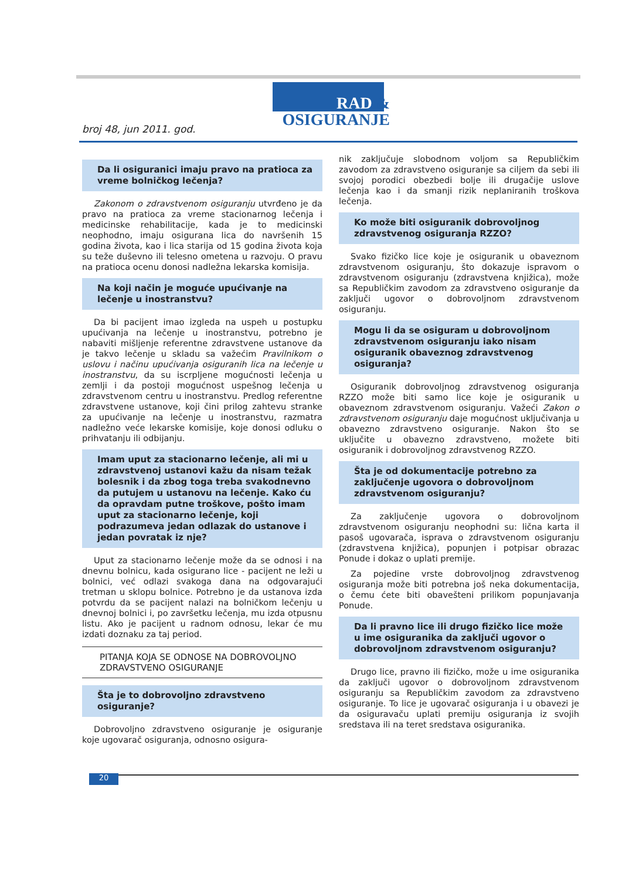RAD &
OSIGURANJE
broj 48, jun 2011. god.
Da li osiguranici imaju pravo na pratioca za vreme bolničkog lečenja?
Zakonom o zdravstvenom osiguranju utvrđeno je da pravo na pratioca za vreme stacionarnog lečenja i medicinske rehabilitacije, kada je to medicinski neophodno, imaju osigurana lica do navršenih 15 godina života, kao i lica starija od 15 godina života koja su teže duševno ili telesno ometena u razvoju. O pravu na pratioca ocenu donosi nadležna lekarska komisija.
Na koji način je moguće upućivanje na lečenje u inostranstvu?
Da bi pacijent imao izgleda na uspeh u postupku upućivanja na lečenje u inostranstvu, potrebno je nabaviti mišljenje referentne zdravstvene ustanove da je takvo lečenje u skladu sa važećim Pravilnikom o uslovu i načinu upućivanja osiguranih lica na lečenje u inostranstvu, da su iscrpljene mogućnosti lečenja u zemlji i da postoji mogućnost uspešnog lečenja u zdravstvenom centru u inostranstvu. Predlog referentne zdravstvene ustanove, koji čini prilog zahtevu stranke za upućivanje na lečenje u inostranstvu, razmatra nadležno veće lekarske komisije, koje donosi odluku o prihvatanju ili odbijanju.
Imam uput za stacionarno lečenje, ali mi u zdravstvenoj ustanovi kažu da nisam težak bolesnik i da zbog toga treba svakodnevno da putujem u ustanovu na lečenje. Kako ću da opravdam putne troškove, pošto imam uput za stacionarno lečenje, koji podrazumeva jedan odlazak do ustanove i jedan povratak iz nje?
Uput za stacionarno lečenje može da se odnosi i na dnevnu bolnicu, kada osigurano lice - pacijent ne leži u bolnici, već odlazi svakoga dana na odgovarajući tretman u sklopu bolnice. Potrebno je da ustanova izda potvrdu da se pacijent nalazi na bolničkom lečenju u dnevnoj bolnici i, po završetku lečenja, mu izda otpusnu listu. Ako je pacijent u radnom odnosu, lekar će mu izdati doznaku za taj period.
PITANJA KOJA SE ODNOSE NA DOBROVOLJNO ZDRAVSTVENO OSIGURANJE
Šta je to dobrovoljno zdravstveno osiguranje?
Dobrovoljno zdravstveno osiguranje je osiguranje koje ugovarač osiguranja, odnosno osigura-
nik zaključuje slobodnom voljom sa Republičkim zavodom za zdravstveno osiguranje sa ciljem da sebi ili svojoj porodici obezbedi bolje ili drugačije uslove lečenja kao i da smanji rizik neplaniranih troškova lečenja.
Ko može biti osiguranik dobrovoljnog zdravstvenog osiguranja RZZO?
Svako fizičko lice koje je osiguranik u obaveznom zdravstvenom osiguranju, što dokazuje ispravom o zdravstvenom osiguranju (zdravstvena knjižica), može sa Republičkim zavodom za zdravstveno osiguranje da zaključi ugovor o dobrovoljnom zdravstvenom osiguranju.
Mogu li da se osiguram u dobrovoljnom zdravstvenom osiguranju iako nisam osiguranik obaveznog zdravstvenog osiguranja?
Osiguranik dobrovoljnog zdravstvenog osiguranja RZZO može biti samo lice koje je osiguranik u obaveznom zdravstvenom osiguranju. Važeći Zakon o zdravstvenom osiguranju daje mogućnost uključivanja u obavezno zdravstveno osiguranje. Nakon što se uključite u obavezno zdravstveno, možete biti osiguranik i dobrovoljnog zdravstvenog RZZO.
Šta je od dokumentacije potrebno za zaključenje ugovora o dobrovoljnom zdravstvenom osiguranju?
Za zaključenje ugovora o dobrovoljnom zdravstvenom osiguranju neophodni su: lična karta il pasoš ugovarača, isprava o zdravstvenom osiguranju (zdravstvena knjižica), popunjen i potpisar obrazac Ponude i dokaz o uplati premije.
Za pojedine vrste dobrovoljnog zdravstvenog osiguranja može biti potrebna još neka dokumentacija, o čemu ćete biti obavešteni prilikom popunjavanja Ponude.
Da li pravno lice ili drugo fizičko lice može u ime osiguranika da zaključi ugovor o dobrovoljnom zdravstvenom osiguranju?
Drugo lice, pravno ili fizičko, može u ime osiguranika da zaključi ugovor o dobrovoljnom zdravstvenom osiguranju sa Republičkim zavodom za zdravstveno osiguranje. To lice je ugovarač osiguranja i u obavezi je da osiguravaču uplati premiju osiguranja iz svojih sredstava ili na teret sredstava osiguranika.
20